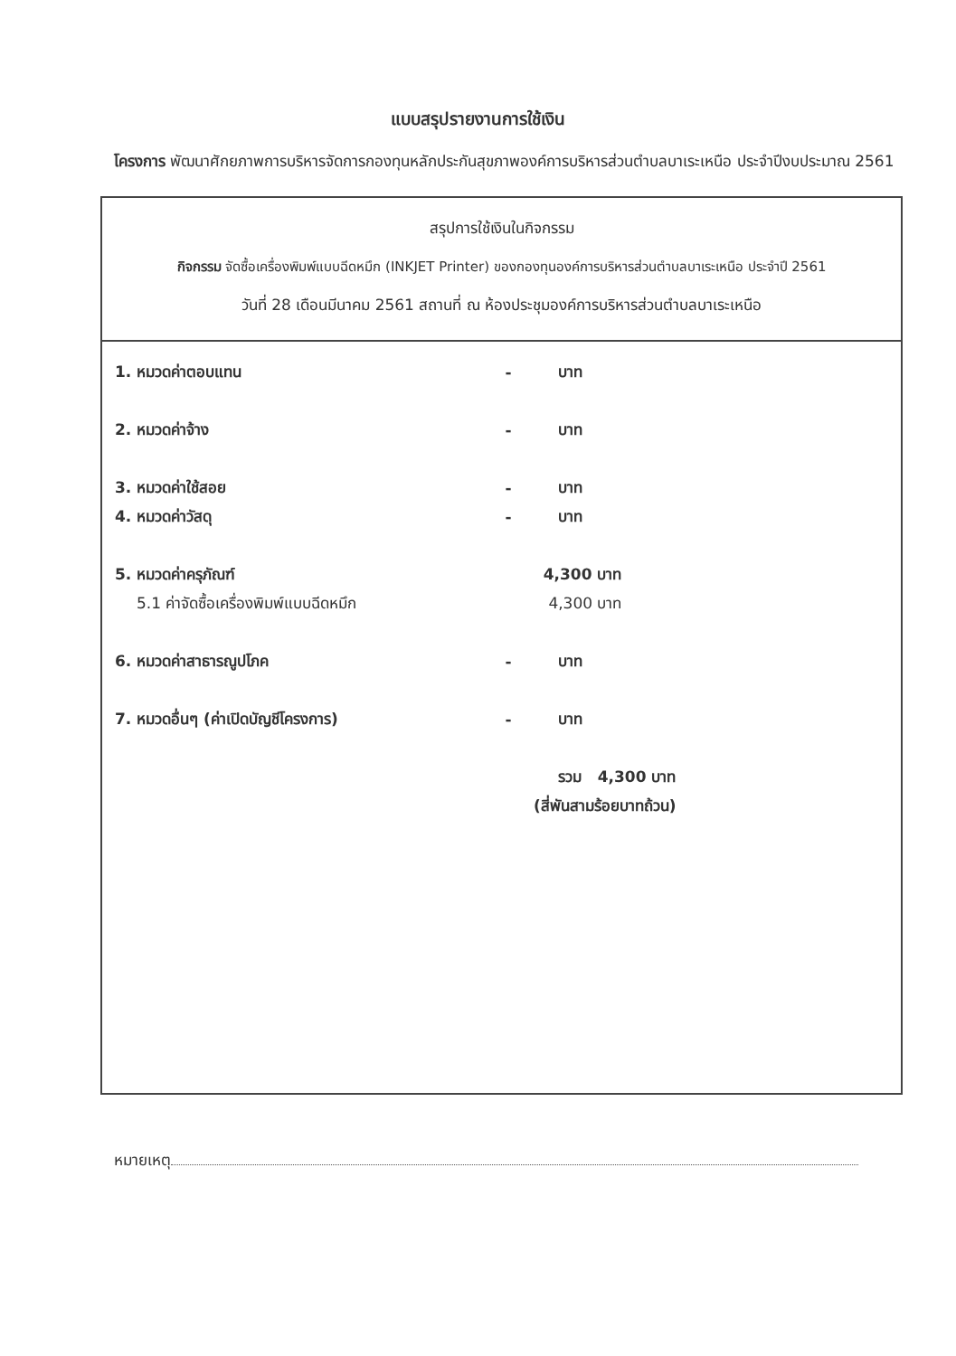แบบสรุปรายงานการใช้เงิน
โครงการ พัฒนาศักยภาพการบริหารจัดการกองทุนหลักประกันสุขภาพองค์การบริหารส่วนตำบลบาเระเหนือ ประจำปีงบประมาณ 2561
สรุปการใช้เงินในกิจกรรม
กิจกรรม จัดซื้อเครื่องพิมพ์แบบฉีดหมึก (INKJET Printer) ของกองทุนองค์การบริหารส่วนตำบลบาเระเหนือ ประจำปี 2561
วันที่ 28 เดือนมีนาคม 2561 สถานที่ ณ ห้องประชุมองค์การบริหารส่วนตำบลบาเระเหนือ
| 1. หมวดค่าตอบแทน | - | บาท |
| 2. หมวดค่าจ้าง | - | บาท |
| 3. หมวดค่าใช้สอย | - | บาท |
| 4. หมวดค่าวัสดุ | - | บาท |
| 5. หมวดค่าครุภัณฑ์ | 4,300 บาท | |
| 5.1 ค่าจัดซื้อเครื่องพิมพ์แบบฉีดหมึก | 4,300 บาท | |
| 6. หมวดค่าสาธารณูปโภค | - | บาท |
| 7. หมวดอื่นๆ (ค่าเปิดบัญชีโครงการ) | - | บาท |
| | | รวม 4,300 บาท |
| | (สี่พันสามร้อยบาทถ้วน) | |
หมายเหตุ